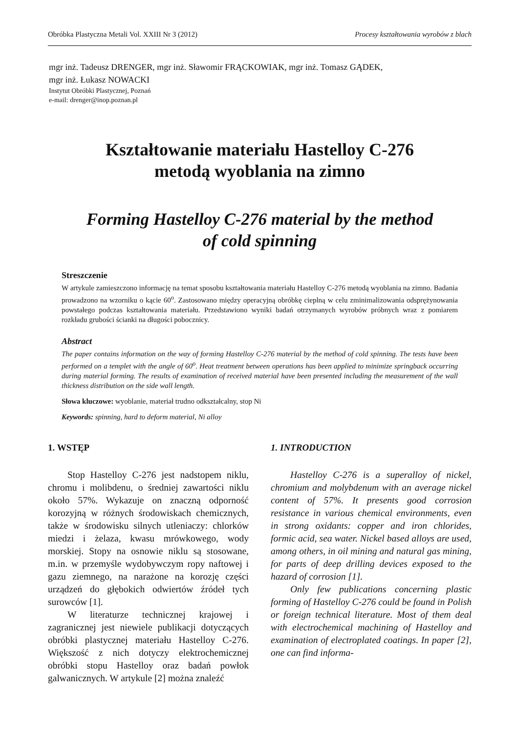Obróbka Plastyczna Metali Vol. XXIII Nr 3 (2012) Procesy kształtowania wyrobów z blach
mgr inż. Tadeusz DRENGER, mgr inż. Sławomir FRĄCKOWIAK, mgr inż. Tomasz GĄDEK,
mgr inż. Łukasz NOWACKI
Instytut Obróbki Plastycznej, Poznań
e-mail: drenger@inop.poznan.pl
Kształtowanie materiału Hastelloy C-276
metodą wyoblania na zimno
Forming Hastelloy C-276 material by the method
of cold spinning
Streszczenie
W artykule zamieszczono informację na temat sposobu kształtowania materiału Hastelloy C-276 metodą wyoblania na zimno. Badania prowadzono na wzorniku o kącie 60<sup>o</sup>. Zastosowano między operacyjną obróbkę cieplną w celu zminimalizowania odsprężynowania powstałego podczas kształtowania materiału. Przedstawiono wyniki badań otrzymanych wyrobów próbnych wraz z pomiarem rozkładu grubości ścianki na długości pobocznicy.
Abstract
The paper contains information on the way of forming Hastelloy C-276 material by the method of cold spinning. The tests have been performed on a templet with the angle of 60<sup>o</sup>. Heat treatment between operations has been applied to minimize springback occurring during material forming. The results of examination of received material have been presented including the measurement of the wall thickness distribution on the side wall length.
Słowa kluczowe: wyoblanie, materiał trudno odkształcalny, stop Ni
Keywords: spinning, hard to deform material, Ni alloy
1. WSTĘP
Stop Hastelloy C-276 jest nadstopem niklu, chromu i molibdenu, o średniej zawartości niklu około 57%. Wykazuje on znaczną odporność korozyjną w różnych środowiskach chemicznych, także w środowisku silnych utleniaczy: chlorków miedzi i żelaza, kwasu mrówkowego, wody morskiej. Stopy na osnowie niklu są stosowane, m.in. w przemyśle wydobywczym ropy naftowej i gazu ziemnego, na narażone na korozję części urządzeń do głębokich odwiertów źródeł tych surowców [1].
W literaturze technicznej krajowej i zagranicznej jest niewiele publikacji dotyczących obróbki plastycznej materiału Hastelloy C-276. Większość z nich dotyczy elektrochemicznej obróbki stopu Hastelloy oraz badań powłok galwanicznych. W artykule [2] można znaleźć
1. INTRODUCTION
Hastelloy C-276 is a superalloy of nickel, chromium and molybdenum with an average nickel content of 57%. It presents good corrosion resistance in various chemical environments, even in strong oxidants: copper and iron chlorides, formic acid, sea water. Nickel based alloys are used, among others, in oil mining and natural gas mining, for parts of deep drilling devices exposed to the hazard of corrosion [1].
Only few publications concerning plastic forming of Hastelloy C-276 could be found in Polish or foreign technical literature. Most of them deal with electrochemical machining of Hastelloy and examination of electroplated coatings. In paper [2], one can find informa-